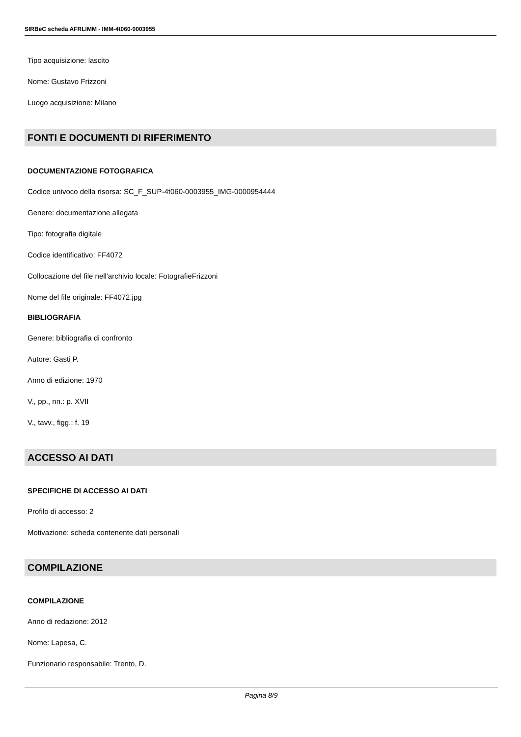SIRBeC scheda AFRLIMM - IMM-4t060-0003955
Tipo acquisizione: lascito
Nome: Gustavo Frizzoni
Luogo acquisizione: Milano
FONTI E DOCUMENTI DI RIFERIMENTO
DOCUMENTAZIONE FOTOGRAFICA
Codice univoco della risorsa: SC_F_SUP-4t060-0003955_IMG-0000954444
Genere: documentazione allegata
Tipo: fotografia digitale
Codice identificativo: FF4072
Collocazione del file nell'archivio locale: FotografieFrizzoni
Nome del file originale: FF4072.jpg
BIBLIOGRAFIA
Genere: bibliografia di confronto
Autore: Gasti P.
Anno di edizione: 1970
V., pp., nn.: p. XVII
V., tavv., figg.: f. 19
ACCESSO AI DATI
SPECIFICHE DI ACCESSO AI DATI
Profilo di accesso: 2
Motivazione: scheda contenente dati personali
COMPILAZIONE
COMPILAZIONE
Anno di redazione: 2012
Nome: Lapesa, C.
Funzionario responsabile: Trento, D.
Pagina 8/9